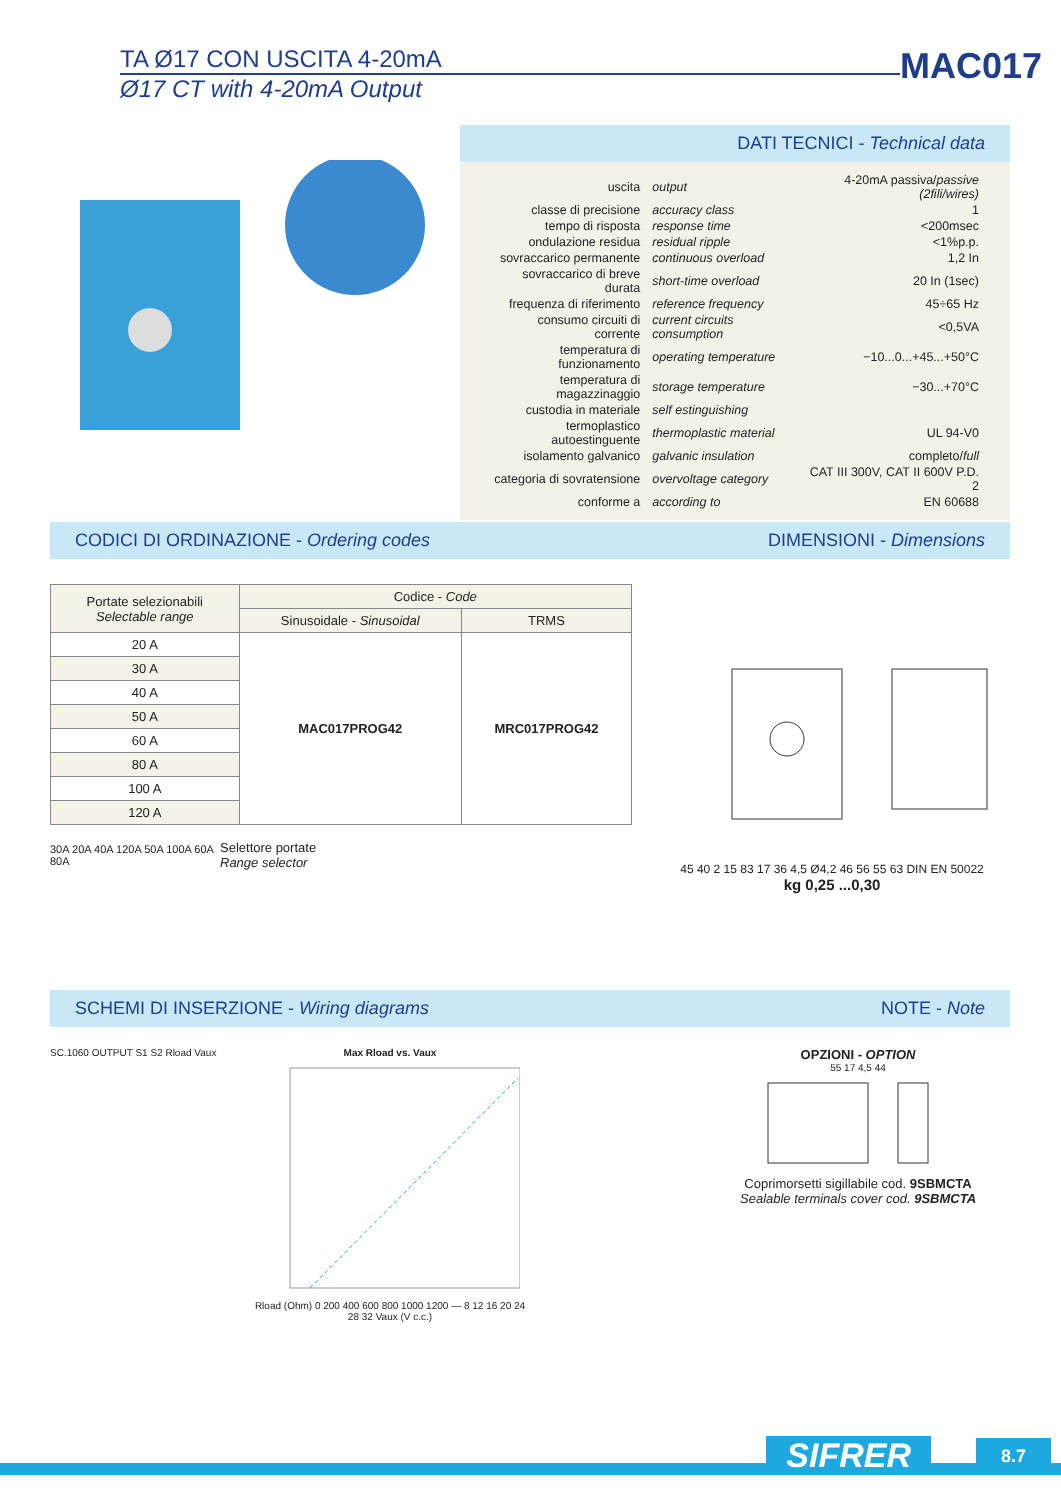TA Ø17 CON USCITA 4-20mA
Ø17 CT with 4-20mA Output
MAC017
DATI TECNICI - Technical data
| uscita | output | 4-20mA passiva/ passive (2fili/wires) |
| classe di precisione | accuracy class | 1 |
| tempo di risposta | response time | <200msec |
| ondulazione residua | residual ripple | <1%p.p. |
| sovraccarico permanente | continuous overload | 1,2 In |
| sovraccarico di breve durata | short-time overload | 20 In (1sec) |
| frequenza di riferimento | reference frequency | 45÷65 Hz |
| consumo circuiti di corrente | current circuits consumption | <0,5VA |
| temperatura di funzionamento | operating temperature | −10...0...+45...+50°C |
| temperatura di magazzinaggio | storage temperature | −30...+70°C |
| custodia in materiale | self estinguishing | |
| termoplastico autoestinguente | thermoplastic material | UL 94-V0 |
| isolamento galvanico | galvanic insulation | completo/ full |
| categoria di sovratensione | overvoltage category | CAT III 300V, CAT II 600V P.D. 2 |
| conforme a | according to | EN 60688 |
CODICI DI ORDINAZIONE - Ordering codes DIMENSIONI - Dimensions
| Portate selezionabili Selectable range | Codice - Code | |
| --- | --- | --- |
| | Sinusoidale - Sinusoidal | TRMS |
| 20 A | MAC017PROG42 | MRC017PROG42 |
| 30 A | | |
| 40 A | | |
| 50 A | | |
| 60 A | | |
| 80 A | | |
| 100 A | | |
| 120 A | | |
30A 20A 40A 120A 50A 100A 60A 80A
Selettore portate
Range selector
45 40 2 15 83 17 36 4,5 Ø4,2 46 56 55 63 DIN EN 50022
kg 0,25 ...0,30
SCHEMI DI INSERZIONE - Wiring diagrams NOTE - Note
SC.1060 OUTPUT S1 S2 Rload Vaux Max Rload vs. Vaux
Rload (Ohm) 0 200 400 600 800 1000 1200 — 8 12 16 20 24 28 32 Vaux (V c.c.)
OPZIONI - OPTION
55 17 4,5 44
Coprimorsetti sigillabile cod. 9SBMCTA
Sealable terminals cover cod. 9SBMCTA
SIFRER 8.7